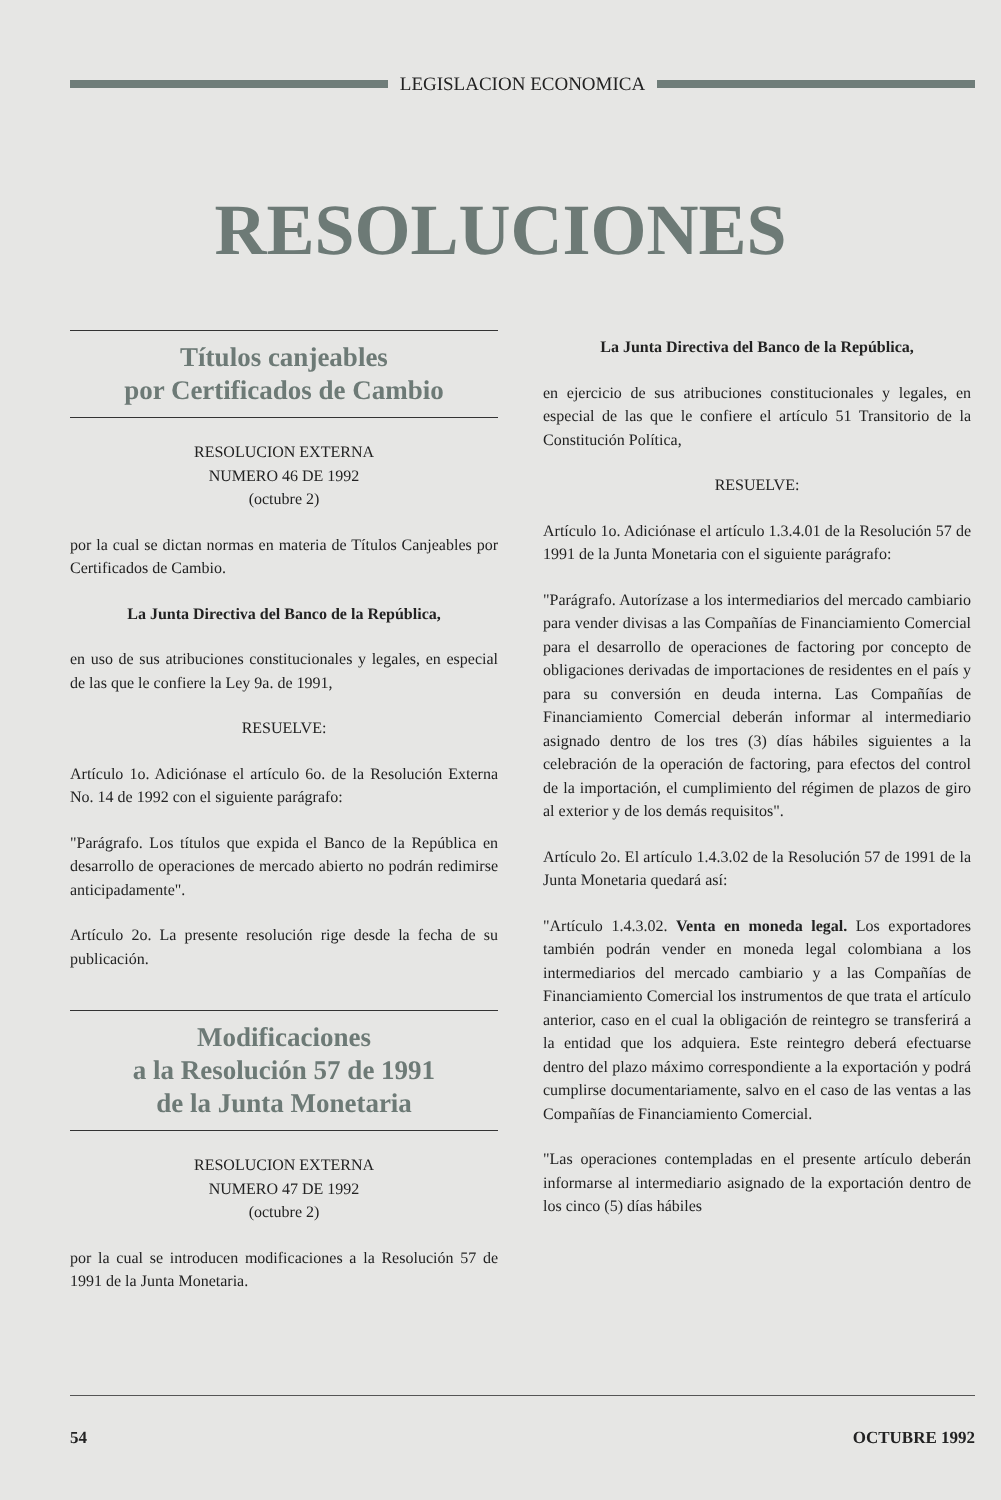LEGISLACION ECONOMICA
RESOLUCIONES
Títulos canjeables
por Certificados de Cambio
RESOLUCION EXTERNA
NUMERO 46 DE 1992
(octubre 2)
por la cual se dictan normas en materia de Títulos Canjeables por Certificados de Cambio.
La Junta Directiva del Banco de la República,
en uso de sus atribuciones constitucionales y legales, en especial de las que le confiere la Ley 9a. de 1991,
RESUELVE:
Artículo 1o. Adiciónase el artículo 6o. de la Resolución Externa No. 14 de 1992 con el siguiente parágrafo:
"Parágrafo. Los títulos que expida el Banco de la República en desarrollo de operaciones de mercado abierto no podrán redimirse anticipadamente".
Artículo 2o. La presente resolución rige desde la fecha de su publicación.
Modificaciones
a la Resolución 57 de 1991
de la Junta Monetaria
RESOLUCION EXTERNA
NUMERO 47 DE 1992
(octubre 2)
por la cual se introducen modificaciones a la Resolución 57 de 1991 de la Junta Monetaria.
La Junta Directiva del Banco de la República,
en ejercicio de sus atribuciones constitucionales y legales, en especial de las que le confiere el artículo 51 Transitorio de la Constitución Política,
RESUELVE:
Artículo 1o. Adiciónase el artículo 1.3.4.01 de la Resolución 57 de 1991 de la Junta Monetaria con el siguiente parágrafo:
"Parágrafo. Autorízase a los intermediarios del mercado cambiario para vender divisas a las Compañías de Financiamiento Comercial para el desarrollo de operaciones de factoring por concepto de obligaciones derivadas de importaciones de residentes en el país y para su conversión en deuda interna. Las Compañías de Financiamiento Comercial deberán informar al intermediario asignado dentro de los tres (3) días hábiles siguientes a la celebración de la operación de factoring, para efectos del control de la importación, el cumplimiento del régimen de plazos de giro al exterior y de los demás requisitos".
Artículo 2o. El artículo 1.4.3.02 de la Resolución 57 de 1991 de la Junta Monetaria quedará así:
"Artículo 1.4.3.02. Venta en moneda legal. Los exportadores también podrán vender en moneda legal colombiana a los intermediarios del mercado cambiario y a las Compañías de Financiamiento Comercial los instrumentos de que trata el artículo anterior, caso en el cual la obligación de reintegro se transferirá a la entidad que los adquiera. Este reintegro deberá efectuarse dentro del plazo máximo correspondiente a la exportación y podrá cumplirse documentariamente, salvo en el caso de las ventas a las Compañías de Financiamiento Comercial.
"Las operaciones contempladas en el presente artículo deberán informarse al intermediario asignado de la exportación dentro de los cinco (5) días hábiles
54 OCTUBRE 1992